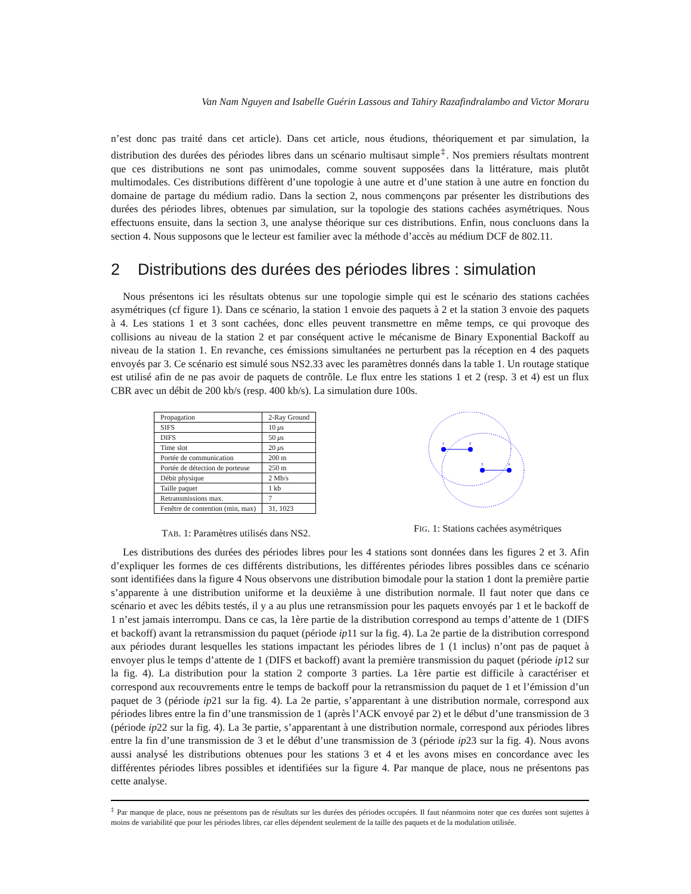Van Nam Nguyen and Isabelle Guérin Lassous and Tahiry Razafindralambo and Victor Moraru
n’est donc pas traité dans cet article). Dans cet article, nous étudions, théoriquement et par simulation, la distribution des durées des périodes libres dans un scénario multisaut simple<sup>‡</sup>. Nos premiers résultats montrent que ces distributions ne sont pas unimodales, comme souvent supposées dans la littérature, mais plutôt multimodales. Ces distributions diffèrent d’une topologie à une autre et d’une station à une autre en fonction du domaine de partage du médium radio. Dans la section 2, nous commençons par présenter les distributions des durées des périodes libres, obtenues par simulation, sur la topologie des stations cachées asymétriques. Nous effectuons ensuite, dans la section 3, une analyse théorique sur ces distributions. Enfin, nous concluons dans la section 4. Nous supposons que le lecteur est familier avec la méthode d’accès au médium DCF de 802.11.
2 Distributions des durées des périodes libres : simulation
Nous présentons ici les résultats obtenus sur une topologie simple qui est le scénario des stations cachées asymétriques (cf figure 1). Dans ce scénario, la station 1 envoie des paquets à 2 et la station 3 envoie des paquets à 4. Les stations 1 et 3 sont cachées, donc elles peuvent transmettre en même temps, ce qui provoque des collisions au niveau de la station 2 et par conséquent active le mécanisme de Binary Exponential Backoff au niveau de la station 1. En revanche, ces émissions simultanées ne perturbent pas la réception en 4 des paquets envoyés par 3. Ce scénario est simulé sous NS2.33 avec les paramètres donnés dans la table 1. Un routage statique est utilisé afin de ne pas avoir de paquets de contrôle. Le flux entre les stations 1 et 2 (resp. 3 et 4) est un flux CBR avec un débit de 200 kb/s (resp. 400 kb/s). La simulation dure 100s.
| Propagation | 2-Ray Ground |
| SIFS | 10 μ s |
| DIFS | 50 μ s |
| Time slot | 20 μ s |
| Portée de communication | 200 m |
| Portée de détection de porteuse | 250 m |
| Débit physique | 2 Mb/s |
| Taille paquet | 1 kb |
| Retransmissions max. | 7 |
| Fenêtre de contention (min, max) | 31, 1023 |
TAB. 1: Paramètres utilisés dans NS2.
1
2
3
4
FIG. 1: Stations cachées asymétriques
Les distributions des durées des périodes libres pour les 4 stations sont données dans les figures 2 et 3. Afin d’expliquer les formes de ces différents distributions, les différentes périodes libres possibles dans ce scénario sont identifiées dans la figure 4 Nous observons une distribution bimodale pour la station 1 dont la première partie s’apparente à une distribution uniforme et la deuxième à une distribution normale. Il faut noter que dans ce scénario et avec les débits testés, il y a au plus une retransmission pour les paquets envoyés par 1 et le backoff de 1 n’est jamais interrompu. Dans ce cas, la 1ère partie de la distribution correspond au temps d’attente de 1 (DIFS et backoff) avant la retransmission du paquet (période ip11 sur la fig. 4). La 2e partie de la distribution correspond aux périodes durant lesquelles les stations impactant les périodes libres de 1 (1 inclus) n’ont pas de paquet à envoyer plus le temps d’attente de 1 (DIFS et backoff) avant la première transmission du paquet (période ip12 sur la fig. 4). La distribution pour la station 2 comporte 3 parties. La 1ère partie est difficile à caractériser et correspond aux recouvrements entre le temps de backoff pour la retransmission du paquet de 1 et l’émission d’un paquet de 3 (période ip21 sur la fig. 4). La 2e partie, s’apparentant à une distribution normale, correspond aux périodes libres entre la fin d’une transmission de 1 (après l’ACK envoyé par 2) et le début d’une transmission de 3 (période ip22 sur la fig. 4). La 3e partie, s’apparentant à une distribution normale, correspond aux périodes libres entre la fin d’une transmission de 3 et le début d’une transmission de 3 (période ip23 sur la fig. 4). Nous avons aussi analysé les distributions obtenues pour les stations 3 et 4 et les avons mises en concordance avec les différentes périodes libres possibles et identifiées sur la figure 4. Par manque de place, nous ne présentons pas cette analyse.
<sup>‡</sup> Par manque de place, nous ne présentons pas de résultats sur les durées des périodes occupées. Il faut néanmoins noter que ces durées sont sujettes à moins de variabilité que pour les périodes libres, car elles dépendent seulement de la taille des paquets et de la modulation utilisée.